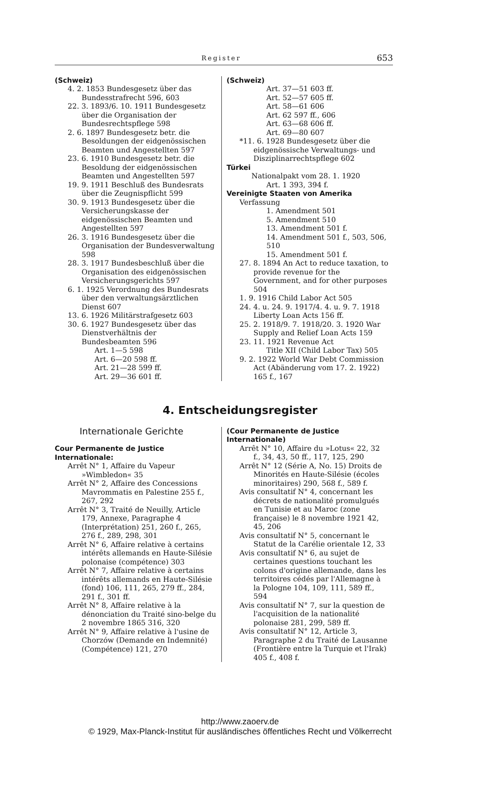Register 653
(Schweiz)
4. 2. 1853 Bundesgesetz über das Bundesstrafrecht 596, 603
22. 3. 1893/6. 10. 1911 Bundesgesetz über die Organisation der Bundesrechtspflege 598
2. 6. 1897 Bundesgesetz betr. die Besoldungen der eidgenössischen Beamten und Angestellten 597
23. 6. 1910 Bundesgesetz betr. die Besoldung der eidgenössischen Beamten und Angestellten 597
19. 9. 1911 Beschluß des Bundesrats über die Zeugnispflicht 599
30. 9. 1913 Bundesgesetz über die Versicherungskasse der eidgenössischen Beamten und Angestellten 597
26. 3. 1916 Bundesgesetz über die Organisation der Bundesverwaltung 598
28. 3. 1917 Bundesbeschluß über die Organisation des eidgenössischen Versicherungsgerichts 597
6. 1. 1925 Verordnung des Bundesrats über den verwaltungsärztlichen Dienst 607
13. 6. 1926 Militärstrafgesetz 603
30. 6. 1927 Bundesgesetz über das Dienstverhältnis der Bundesbeamten 596
Art. 1—5 598
Art. 6—20 598 ff.
Art. 21—28 599 ff.
Art. 29—36 601 ff.
(Schweiz)
Art. 37—51 603 ff.
Art. 52—57 605 ff.
Art. 58—61 606
Art. 62 597 ff., 606
Art. 63—68 606 ff.
Art. 69—80 607
*11. 6. 1928 Bundesgesetz über die eidgenössische Verwaltungs- und Disziplinarrechtspflege 602
Türkei
Nationalpakt vom 28. 1. 1920
Art. 1 393, 394 f.
Vereinigte Staaten von Amerika
Verfassung
1. Amendment 501
5. Amendment 510
13. Amendment 501 f.
14. Amendment 501 f., 503, 506, 510
15. Amendment 501 f.
27. 8. 1894 An Act to reduce taxation, to provide revenue for the Government, and for other purposes 504
1. 9. 1916 Child Labor Act 505
24. 4. u. 24. 9. 1917/4. 4. u. 9. 7. 1918 Liberty Loan Acts 156 ff.
25. 2. 1918/9. 7. 1918/20. 3. 1920 War Supply and Relief Loan Acts 159
23. 11. 1921 Revenue Act
Title XII (Child Labor Tax) 505
9. 2. 1922 World War Debt Commission Act (Abänderung vom 17. 2. 1922) 165 f., 167
4. Entscheidungsregister
Internationale Gerichte
Cour Permanente de Justice Internationale:
Arrêt N° 1, Affaire du Vapeur »Wimbledon« 35
Arrêt N° 2, Affaire des Concessions Mavrommatis en Palestine 255 f., 267, 292
Arrêt N° 3, Traité de Neuilly, Article 179, Annexe, Paragraphe 4 (Interprétation) 251, 260 f., 265, 276 f., 289, 298, 301
Arrêt N° 6, Affaire relative à certains intérêts allemands en Haute-Silésie polonaise (compétence) 303
Arrêt N° 7, Affaire relative à certains intérêts allemands en Haute-Silésie (fond) 106, 111, 265, 279 ff., 284, 291 f., 301 ff.
Arrêt N° 8, Affaire relative à la dénonciation du Traité sino-belge du 2 novembre 1865 316, 320
Arrêt N° 9, Affaire relative à l'usine de Chorzów (Demande en Indemnité) (Compétence) 121, 270
(Cour Permanente de Justice Internationale)
Arrêt N° 10, Affaire du »Lotus« 22, 32 f., 34, 43, 50 ff., 117, 125, 290
Arrêt N° 12 (Série A, No. 15) Droits de Minorités en Haute-Silésie (écoles minoritaires) 290, 568 f., 589 f.
Avis consultatif N° 4, concernant les décrets de nationalité promulgués en Tunisie et au Maroc (zone française) le 8 novembre 1921 42, 45, 206
Avis consultatif N° 5, concernant le Statut de la Carélie orientale 12, 33
Avis consultatif N° 6, au sujet de certaines questions touchant les colons d'origine allemande, dans les territoires cédés par l'Allemagne à la Pologne 104, 109, 111, 589 ff., 594
Avis consultatif N° 7, sur la question de l'acquisition de la nationalité polonaise 281, 299, 589 ff.
Avis consultatif N° 12, Article 3, Paragraphe 2 du Traité de Lausanne (Frontière entre la Turquie et l'Irak) 405 f., 408 f.
http://www.zaoerv.de
© 1929, Max-Planck-Institut für ausländisches öffentliches Recht und Völkerrecht